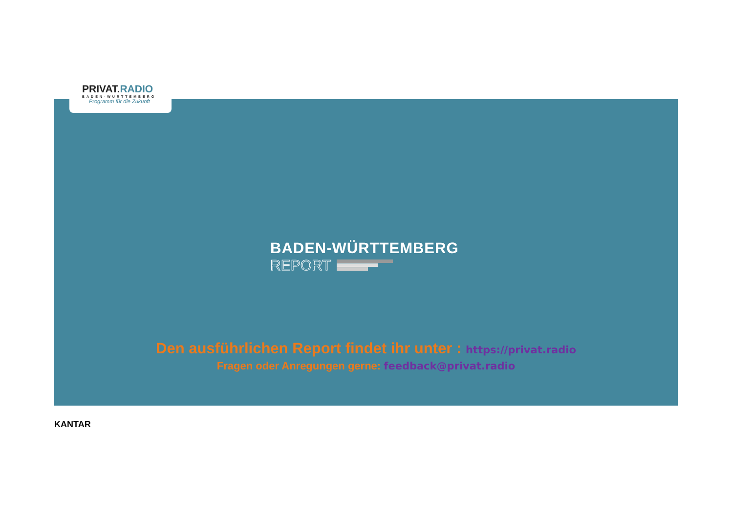PRIVAT.RADIO
BADEN-WÜRTTEMBERG
Programm für die Zukunft
BADEN-WÜRTTEMBERG
REPORT
Den ausführlichen Report findet ihr unter : https://privat.radio
Fragen oder Anregungen gerne: feedback@privat.radio
KANTAR